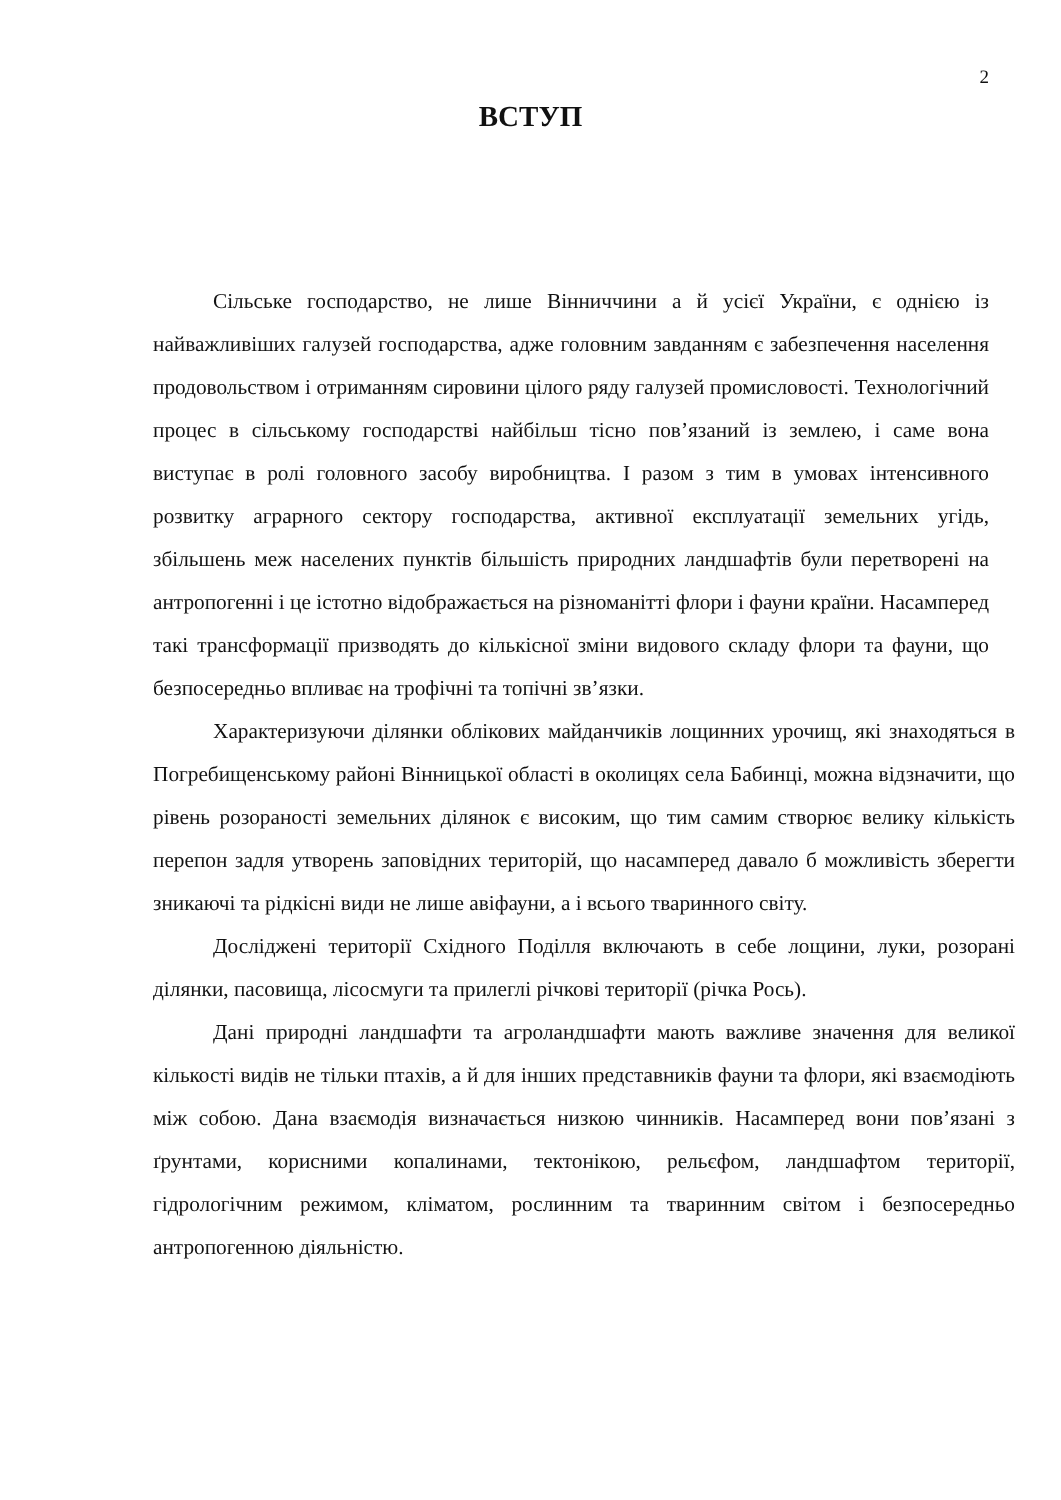2
ВСТУП
Сільське господарство, не лише Вінниччини а й усієї України, є однією із найважливіших галузей господарства, адже головним завданням є забезпечення населення продовольством і отриманням сировини цілого ряду галузей промисловості. Технологічний процес в сільському господарстві найбільш тісно пов’язаний із землею, і саме вона виступає в ролі головного засобу виробництва. І разом з тим в умовах інтенсивного розвитку аграрного сектору господарства, активної експлуатації земельних угідь, збільшень меж населених пунктів більшість природних ландшафтів були перетворені на антропогенні і це істотно відображається на різноманітті флори і фауни країни. Насамперед такі трансформації призводять до кількісної зміни видового складу флори та фауни, що безпосередньо впливає на трофічні та топічні зв’язки.
Характеризуючи ділянки облікових майданчиків лощинних урочищ, які знаходяться в Погребищенському районі Вінницької області в околицях села Бабинці, можна відзначити, що рівень розораності земельних ділянок є високим, що тим самим створює велику кількість перепон задля утворень заповідних територій, що насамперед давало б можливість зберегти зникаючі та рідкісні види не лише авіфауни, а і всього тваринного світу.
Досліджені території Східного Поділля включають в себе лощини, луки, розорані ділянки, пасовища, лісосмуги та прилеглі річкові території (річка Рось).
Дані природні ландшафти та агроландшафти мають важливе значення для великої кількості видів не тільки птахів, а й для інших представників фауни та флори, які взаємодіють між собою. Дана взаємодія визначається низкою чинників. Насамперед вони пов’язані з ґрунтами, корисними копалинами, тектонікою, рельєфом, ландшафтом території, гідрологічним режимом, кліматом, рослинним та тваринним світом і безпосередньо антропогенною діяльністю.